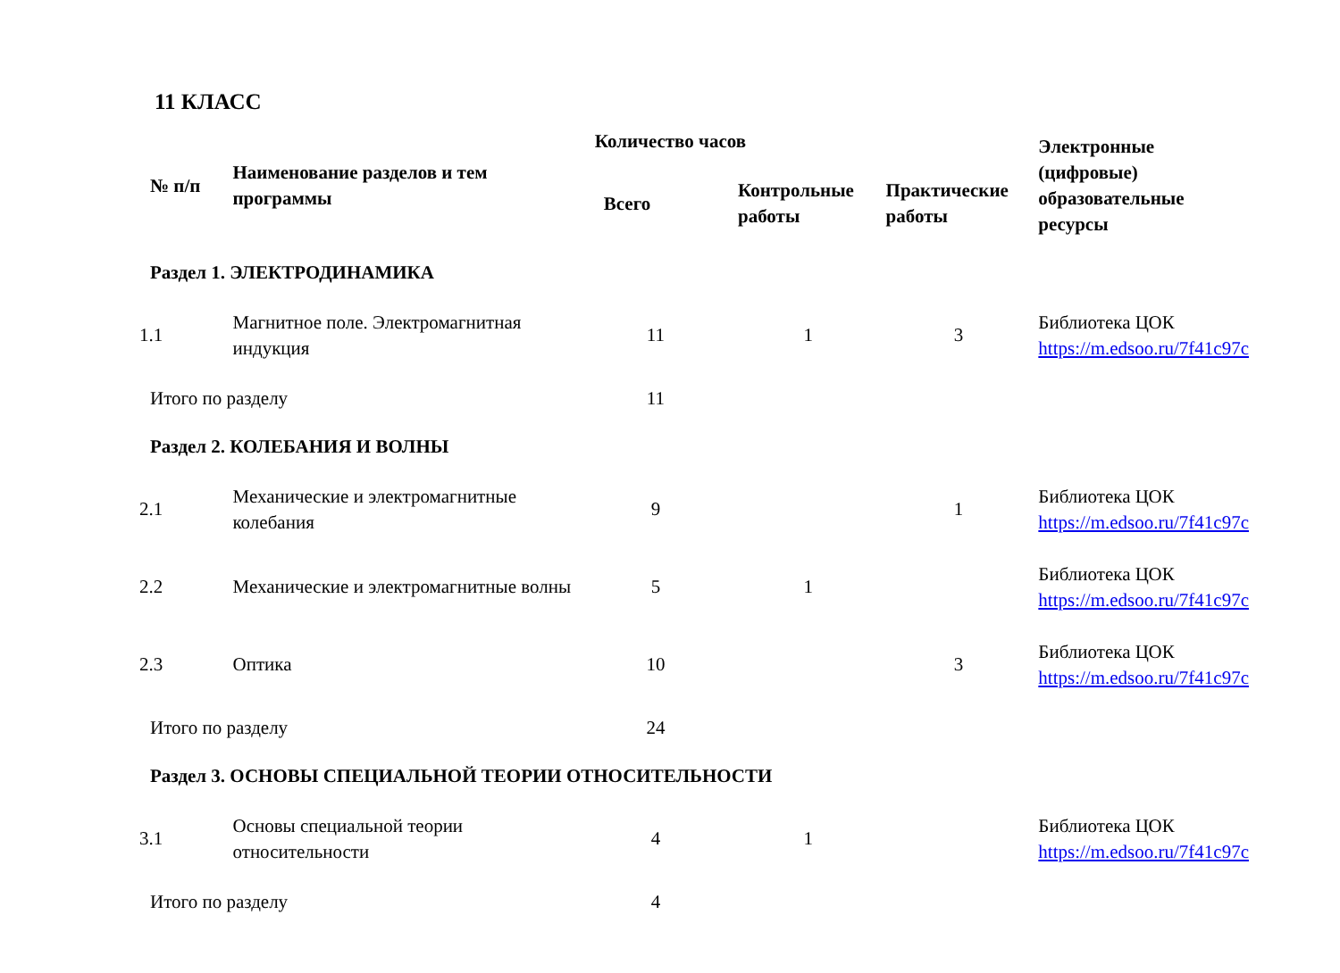11 КЛАСС
| № п/п | Наименование разделов и тем программы | Количество часов | | | Электронные (цифровые) образовательные ресурсы |
| --- | --- | --- | --- | --- | --- |
| | | Всего | Контрольные работы | Практические работы | |
| Раздел 1. ЭЛЕКТРОДИНАМИКА | | | | | |
| 1.1 | Магнитное поле. Электромагнитная индукция | 11 | 1 | 3 | Библиотека ЦОК https://m.edsoo.ru/7f41c97c |
| Итого по разделу | | 11 | | | |
| Раздел 2. КОЛЕБАНИЯ И ВОЛНЫ | | | | | |
| 2.1 | Механические и электромагнитные колебания | 9 | | 1 | Библиотека ЦОК https://m.edsoo.ru/7f41c97c |
| 2.2 | Механические и электромагнитные волны | 5 | 1 | | Библиотека ЦОК https://m.edsoo.ru/7f41c97c |
| 2.3 | Оптика | 10 | | 3 | Библиотека ЦОК https://m.edsoo.ru/7f41c97c |
| Итого по разделу | | 24 | | | |
| Раздел 3. ОСНОВЫ СПЕЦИАЛЬНОЙ ТЕОРИИ ОТНОСИТЕЛЬНОСТИ | | | | | |
| 3.1 | Основы специальной теории относительности | 4 | 1 | | Библиотека ЦОК https://m.edsoo.ru/7f41c97c |
| Итого по разделу | | 4 | | | |